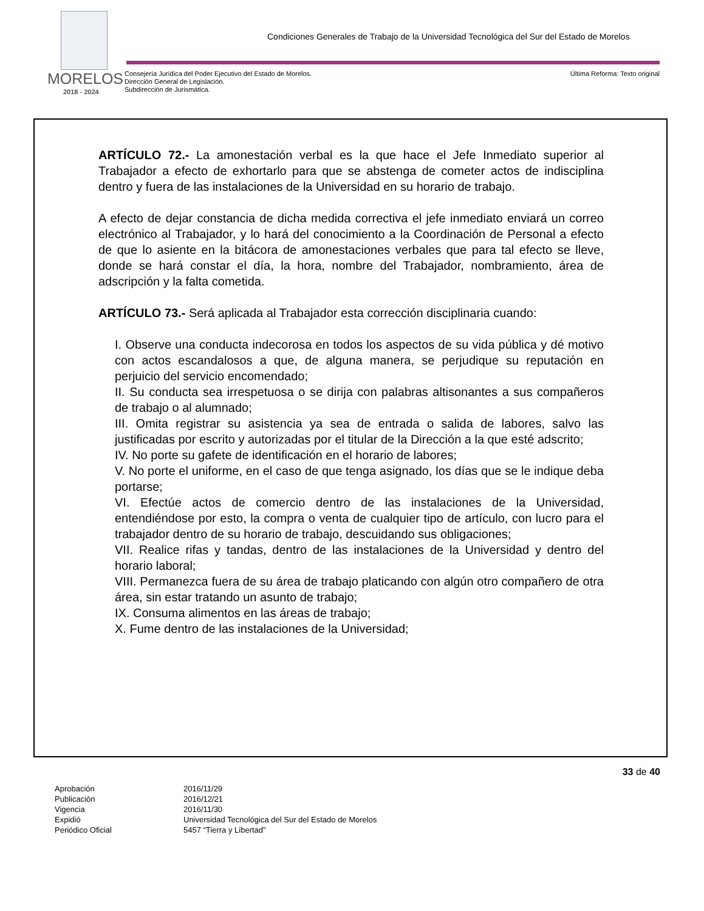Condiciones Generales de Trabajo de la Universidad Tecnológica del Sur del Estado de Morelos
MORELOS
2018 - 2024
Consejería Jurídica del Poder Ejecutivo del Estado de Morelos.
Dirección General de Legislación.
Subdirección de Jurismática.
Última Reforma: Texto original
ARTÍCULO 72.- La amonestación verbal es la que hace el Jefe Inmediato superior al Trabajador a efecto de exhortarlo para que se abstenga de cometer actos de indisciplina dentro y fuera de las instalaciones de la Universidad en su horario de trabajo.
A efecto de dejar constancia de dicha medida correctiva el jefe inmediato enviará un correo electrónico al Trabajador, y lo hará del conocimiento a la Coordinación de Personal a efecto de que lo asiente en la bitácora de amonestaciones verbales que para tal efecto se lleve, donde se hará constar el día, la hora, nombre del Trabajador, nombramiento, área de adscripción y la falta cometida.
ARTÍCULO 73.- Será aplicada al Trabajador esta corrección disciplinaria cuando:
I. Observe una conducta indecorosa en todos los aspectos de su vida pública y dé motivo con actos escandalosos a que, de alguna manera, se perjudique su reputación en perjuicio del servicio encomendado;
II. Su conducta sea irrespetuosa o se dirija con palabras altisonantes a sus compañeros de trabajo o al alumnado;
III. Omita registrar su asistencia ya sea de entrada o salida de labores, salvo las justificadas por escrito y autorizadas por el titular de la Dirección a la que esté adscrito;
IV. No porte su gafete de identificación en el horario de labores;
V. No porte el uniforme, en el caso de que tenga asignado, los días que se le indique deba portarse;
VI. Efectúe actos de comercio dentro de las instalaciones de la Universidad, entendiéndose por esto, la compra o venta de cualquier tipo de artículo, con lucro para el trabajador dentro de su horario de trabajo, descuidando sus obligaciones;
VII. Realice rifas y tandas, dentro de las instalaciones de la Universidad y dentro del horario laboral;
VIII. Permanezca fuera de su área de trabajo platicando con algún otro compañero de otra área, sin estar tratando un asunto de trabajo;
IX. Consuma alimentos en las áreas de trabajo;
X. Fume dentro de las instalaciones de la Universidad;
33 de 40
| Aprobación | 2016/11/29 |
| Publicación | 2016/12/21 |
| Vigencia | 2016/11/30 |
| Expidió | Universidad Tecnológica del Sur del Estado de Morelos |
| Periódico Oficial | 5457 “Tierra y Libertad” |